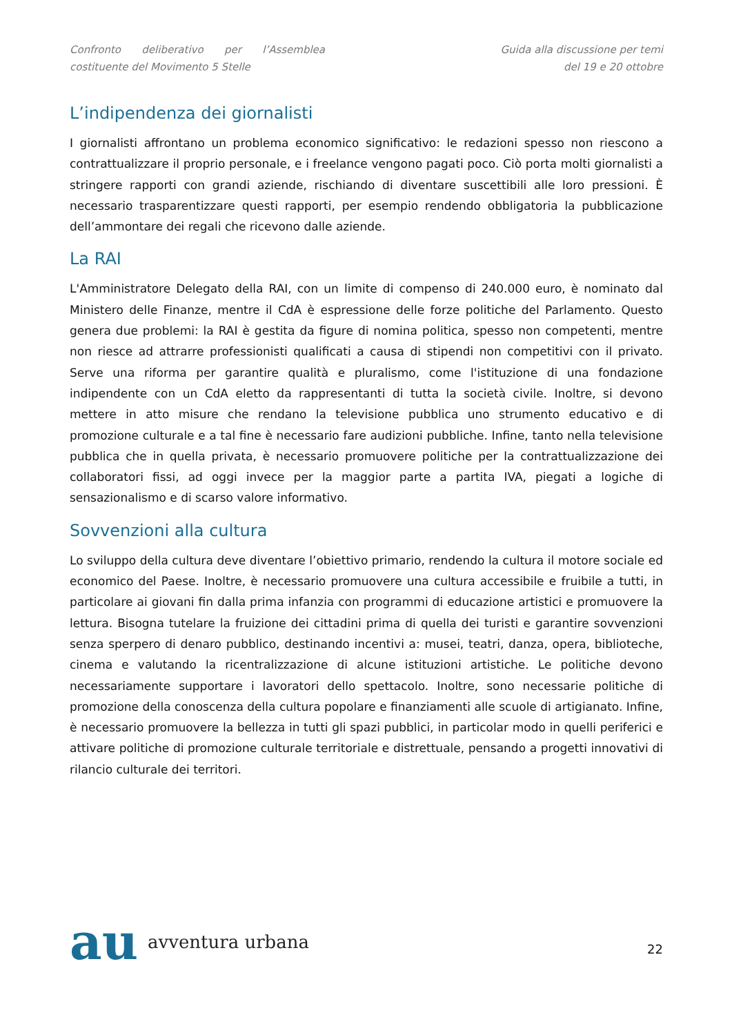Confronto deliberativo per l’Assemblea costituente del Movimento 5 Stelle
Guida alla discussione per temi
del 19 e 20 ottobre
L’indipendenza dei giornalisti
I giornalisti affrontano un problema economico significativo: le redazioni spesso non riescono a contrattualizzare il proprio personale, e i freelance vengono pagati poco. Ciò porta molti giornalisti a stringere rapporti con grandi aziende, rischiando di diventare suscettibili alle loro pressioni. È necessario trasparentizzare questi rapporti, per esempio rendendo obbligatoria la pubblicazione dell’ammontare dei regali che ricevono dalle aziende.
La RAI
L'Amministratore Delegato della RAI, con un limite di compenso di 240.000 euro, è nominato dal Ministero delle Finanze, mentre il CdA è espressione delle forze politiche del Parlamento. Questo genera due problemi: la RAI è gestita da figure di nomina politica, spesso non competenti, mentre non riesce ad attrarre professionisti qualificati a causa di stipendi non competitivi con il privato. Serve una riforma per garantire qualità e pluralismo, come l'istituzione di una fondazione indipendente con un CdA eletto da rappresentanti di tutta la società civile. Inoltre, si devono mettere in atto misure che rendano la televisione pubblica uno strumento educativo e di promozione culturale e a tal fine è necessario fare audizioni pubbliche. Infine, tanto nella televisione pubblica che in quella privata, è necessario promuovere politiche per la contrattualizzazione dei collaboratori fissi, ad oggi invece per la maggior parte a partita IVA, piegati a logiche di sensazionalismo e di scarso valore informativo.
Sovvenzioni alla cultura
Lo sviluppo della cultura deve diventare l’obiettivo primario, rendendo la cultura il motore sociale ed economico del Paese. Inoltre, è necessario promuovere una cultura accessibile e fruibile a tutti, in particolare ai giovani fin dalla prima infanzia con programmi di educazione artistici e promuovere la lettura. Bisogna tutelare la fruizione dei cittadini prima di quella dei turisti e garantire sovvenzioni senza sperpero di denaro pubblico, destinando incentivi a: musei, teatri, danza, opera, biblioteche, cinema e valutando la ricentralizzazione di alcune istituzioni artistiche. Le politiche devono necessariamente supportare i lavoratori dello spettacolo. Inoltre, sono necessarie politiche di promozione della conoscenza della cultura popolare e finanziamenti alle scuole di artigianato. Infine, è necessario promuovere la bellezza in tutti gli spazi pubblici, in particolar modo in quelli periferici e attivare politiche di promozione culturale territoriale e distrettuale, pensando a progetti innovativi di rilancio culturale dei territori.
au avventura urbana
22